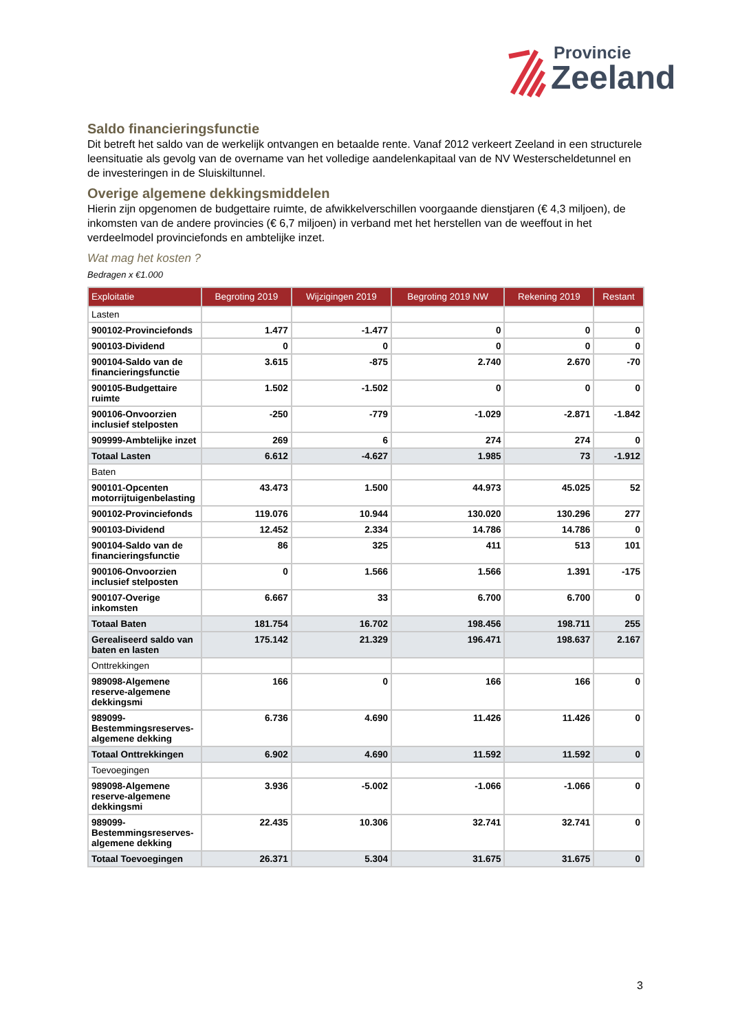Provincie
Zeeland
Saldo financieringsfunctie
Dit betreft het saldo van de werkelijk ontvangen en betaalde rente. Vanaf 2012 verkeert Zeeland in een structurele leensituatie als gevolg van de overname van het volledige aandelenkapitaal van de NV Westerscheldetunnel en de investeringen in de Sluiskiltunnel.
Overige algemene dekkingsmiddelen
Hierin zijn opgenomen de budgettaire ruimte, de afwikkelverschillen voorgaande dienstjaren (€ 4,3 miljoen), de inkomsten van de andere provincies (€ 6,7 miljoen) in verband met het herstellen van de weeffout in het verdeelmodel provinciefonds en ambtelijke inzet.
Wat mag het kosten ?
Bedragen x €1.000
| Exploitatie | Begroting 2019 | Wijzigingen 2019 | Begroting 2019 NW | Rekening 2019 | Restant |
| --- | --- | --- | --- | --- | --- |
| Lasten | | | | | |
| 900102-Provinciefonds | 1.477 | -1.477 | 0 | 0 | 0 |
| 900103-Dividend | 0 | 0 | 0 | 0 | 0 |
| 900104-Saldo van de financieringsfunctie | 3.615 | -875 | 2.740 | 2.670 | -70 |
| 900105-Budgettaire ruimte | 1.502 | -1.502 | 0 | 0 | 0 |
| 900106-Onvoorzien inclusief stelposten | -250 | -779 | -1.029 | -2.871 | -1.842 |
| 909999-Ambtelijke inzet | 269 | 6 | 274 | 274 | 0 |
| Totaal Lasten | 6.612 | -4.627 | 1.985 | 73 | -1.912 |
| Baten | | | | | |
| 900101-Opcenten motorrijtuigenbelasting | 43.473 | 1.500 | 44.973 | 45.025 | 52 |
| 900102-Provinciefonds | 119.076 | 10.944 | 130.020 | 130.296 | 277 |
| 900103-Dividend | 12.452 | 2.334 | 14.786 | 14.786 | 0 |
| 900104-Saldo van de financieringsfunctie | 86 | 325 | 411 | 513 | 101 |
| 900106-Onvoorzien inclusief stelposten | 0 | 1.566 | 1.566 | 1.391 | -175 |
| 900107-Overige inkomsten | 6.667 | 33 | 6.700 | 6.700 | 0 |
| Totaal Baten | 181.754 | 16.702 | 198.456 | 198.711 | 255 |
| Gerealiseerd saldo van baten en lasten | 175.142 | 21.329 | 196.471 | 198.637 | 2.167 |
| Onttrekkingen | | | | | |
| 989098-Algemene reserve-algemene dekkingsmi | 166 | 0 | 166 | 166 | 0 |
| 989099-Bestemmingsreserves-algemene dekking | 6.736 | 4.690 | 11.426 | 11.426 | 0 |
| Totaal Onttrekkingen | 6.902 | 4.690 | 11.592 | 11.592 | 0 |
| Toevoegingen | | | | | |
| 989098-Algemene reserve-algemene dekkingsmi | 3.936 | -5.002 | -1.066 | -1.066 | 0 |
| 989099-Bestemmingsreserves-algemene dekking | 22.435 | 10.306 | 32.741 | 32.741 | 0 |
| Totaal Toevoegingen | 26.371 | 5.304 | 31.675 | 31.675 | 0 |
3